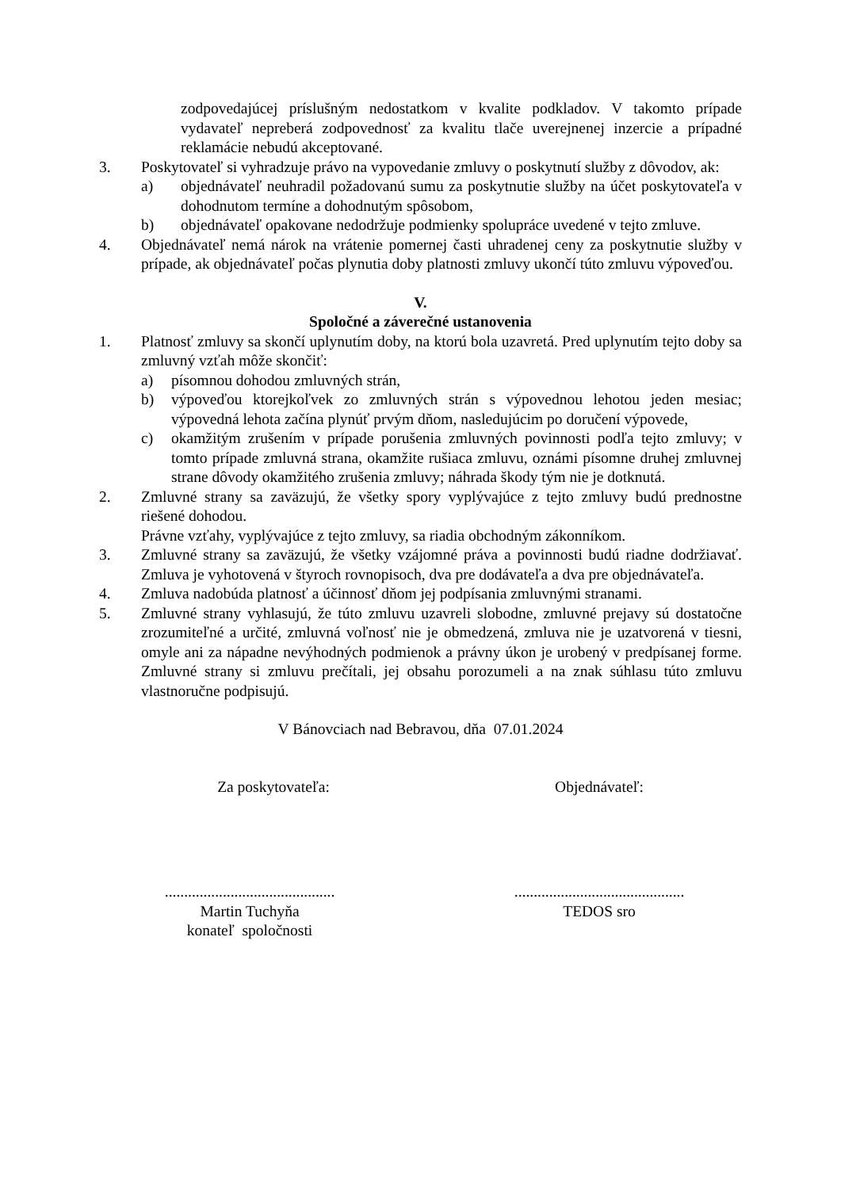zodpovedajúcej príslušným nedostatkom v kvalite podkladov. V takomto prípade vydavateľ nepreberá zodpovednosť za kvalitu tlače uverejnenej inzercie a prípadné reklamácie nebudú akceptované.
3. Poskytovateľ si vyhradzuje právo na vypovedanie zmluvy o poskytnutí služby z dôvodov, ak:
a) objednávateľ neuhradil požadovanú sumu za poskytnutie služby na účet poskytovateľa v dohodnutom termíne a dohodnutým spôsobom,
b) objednávateľ opakovane nedodržuje podmienky spolupráce uvedené v tejto zmluve.
4. Objednávateľ nemá nárok na vrátenie pomernej časti uhradenej ceny za poskytnutie služby v prípade, ak objednávateľ počas plynutia doby platnosti zmluvy ukončí túto zmluvu výpoveďou.
V.
Spoločné a záverečné ustanovenia
1. Platnosť zmluvy sa skončí uplynutím doby, na ktorú bola uzavretá. Pred uplynutím tejto doby sa zmluvný vzťah môže skončiť:
a) písomnou dohodou zmluvných strán,
b) výpoveďou ktorejkoľvek zo zmluvných strán s výpovednou lehotou jeden mesiac; výpovedná lehota začína plynúť prvým dňom, nasledujúcim po doručení výpovede,
c) okamžitým zrušením v prípade porušenia zmluvných povinnosti podľa tejto zmluvy; v tomto prípade zmluvná strana, okamžite rušiaca zmluvu, oznámi písomne druhej zmluvnej strane dôvody okamžitého zrušenia zmluvy; náhrada škody tým nie je dotknutá.
2. Zmluvné strany sa zaväzujú, že všetky spory vyplývajúce z tejto zmluvy budú prednostne riešené dohodou.
Právne vzťahy, vyplývajúce z tejto zmluvy, sa riadia obchodným zákonníkom.
3. Zmluvné strany sa zaväzujú, že všetky vzájomné práva a povinnosti budú riadne dodržiavať. Zmluva je vyhotovená v štyroch rovnopisoch, dva pre dodávateľa a dva pre objednávateľa.
4. Zmluva nadobúda platnosť a účinnosť dňom jej podpísania zmluvnými stranami.
5. Zmluvné strany vyhlasujú, že túto zmluvu uzavreli slobodne, zmluvné prejavy sú dostatočne zrozumiteľné a určité, zmluvná voľnosť nie je obmedzená, zmluva nie je uzatvorená v tiesni, omyle ani za nápadne nevýhodných podmienok a právny úkon je urobený v predpísanej forme. Zmluvné strany si zmluvu prečítali, jej obsahu porozumeli a na znak súhlasu túto zmluvu vlastnoručne podpisujú.
V Bánovciach nad Bebravou, dňa 07.01.2024
Za poskytovateľa: Objednávateľ:
............................................
Martin Tuchyňa
konateľ spoločnosti
............................................
TEDOS sro